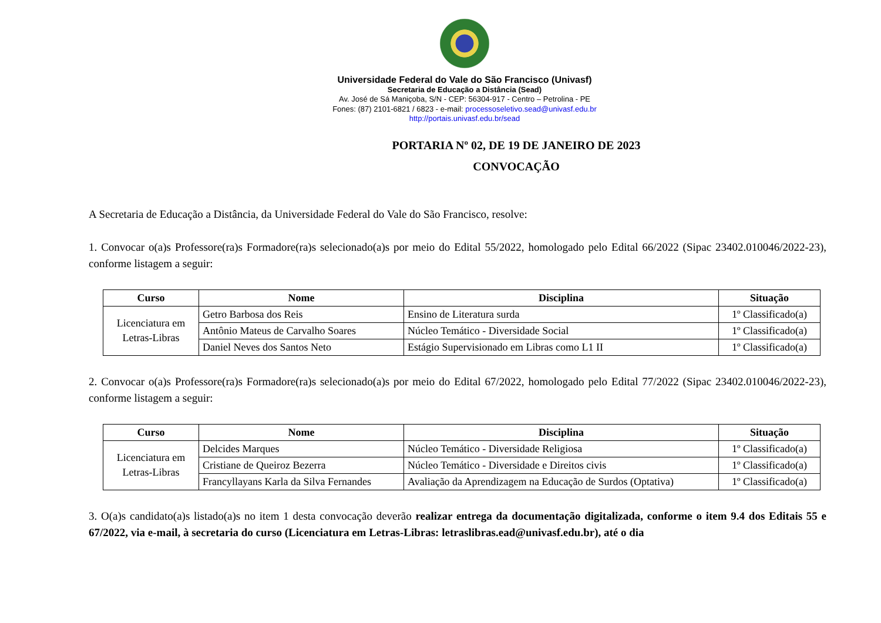Universidade Federal do Vale do São Francisco (Univasf)
Secretaria de Educação a Distância (Sead)
Av. José de Sá Maniçoba, S/N - CEP: 56304-917 - Centro – Petrolina - PE
Fones: (87) 2101-6821 / 6823 - e-mail: processoseletivo.sead@univasf.edu.br
http://portais.univasf.edu.br/sead
PORTARIA Nº 02, DE 19 DE JANEIRO DE 2023
CONVOCAÇÃO
A Secretaria de Educação a Distância, da Universidade Federal do Vale do São Francisco, resolve:
1. Convocar o(a)s Professore(ra)s Formadore(ra)s selecionado(a)s por meio do Edital 55/2022, homologado pelo Edital 66/2022 (Sipac 23402.010046/2022-23), conforme listagem a seguir:
| Curso | Nome | Disciplina | Situação |
| --- | --- | --- | --- |
| Licenciatura em Letras-Libras | Getro Barbosa dos Reis | Ensino de Literatura surda | 1º Classificado(a) |
| | Antônio Mateus de Carvalho Soares | Núcleo Temático - Diversidade Social | 1º Classificado(a) |
| | Daniel Neves dos Santos Neto | Estágio Supervisionado em Libras como L1 II | 1º Classificado(a) |
2. Convocar o(a)s Professore(ra)s Formadore(ra)s selecionado(a)s por meio do Edital 67/2022, homologado pelo Edital 77/2022 (Sipac 23402.010046/2022-23), conforme listagem a seguir:
| Curso | Nome | Disciplina | Situação |
| --- | --- | --- | --- |
| Licenciatura em Letras-Libras | Delcides Marques | Núcleo Temático - Diversidade Religiosa | 1º Classificado(a) |
| | Cristiane de Queiroz Bezerra | Núcleo Temático - Diversidade e Direitos civis | 1º Classificado(a) |
| | Francyllayans Karla da Silva Fernandes | Avaliação da Aprendizagem na Educação de Surdos (Optativa) | 1º Classificado(a) |
3. O(a)s candidato(a)s listado(a)s no item 1 desta convocação deverão realizar entrega da documentação digitalizada, conforme o item 9.4 dos Editais 55 e 67/2022, via e-mail, à secretaria do curso (Licenciatura em Letras-Libras: letraslibras.ead@univasf.edu.br), até o dia